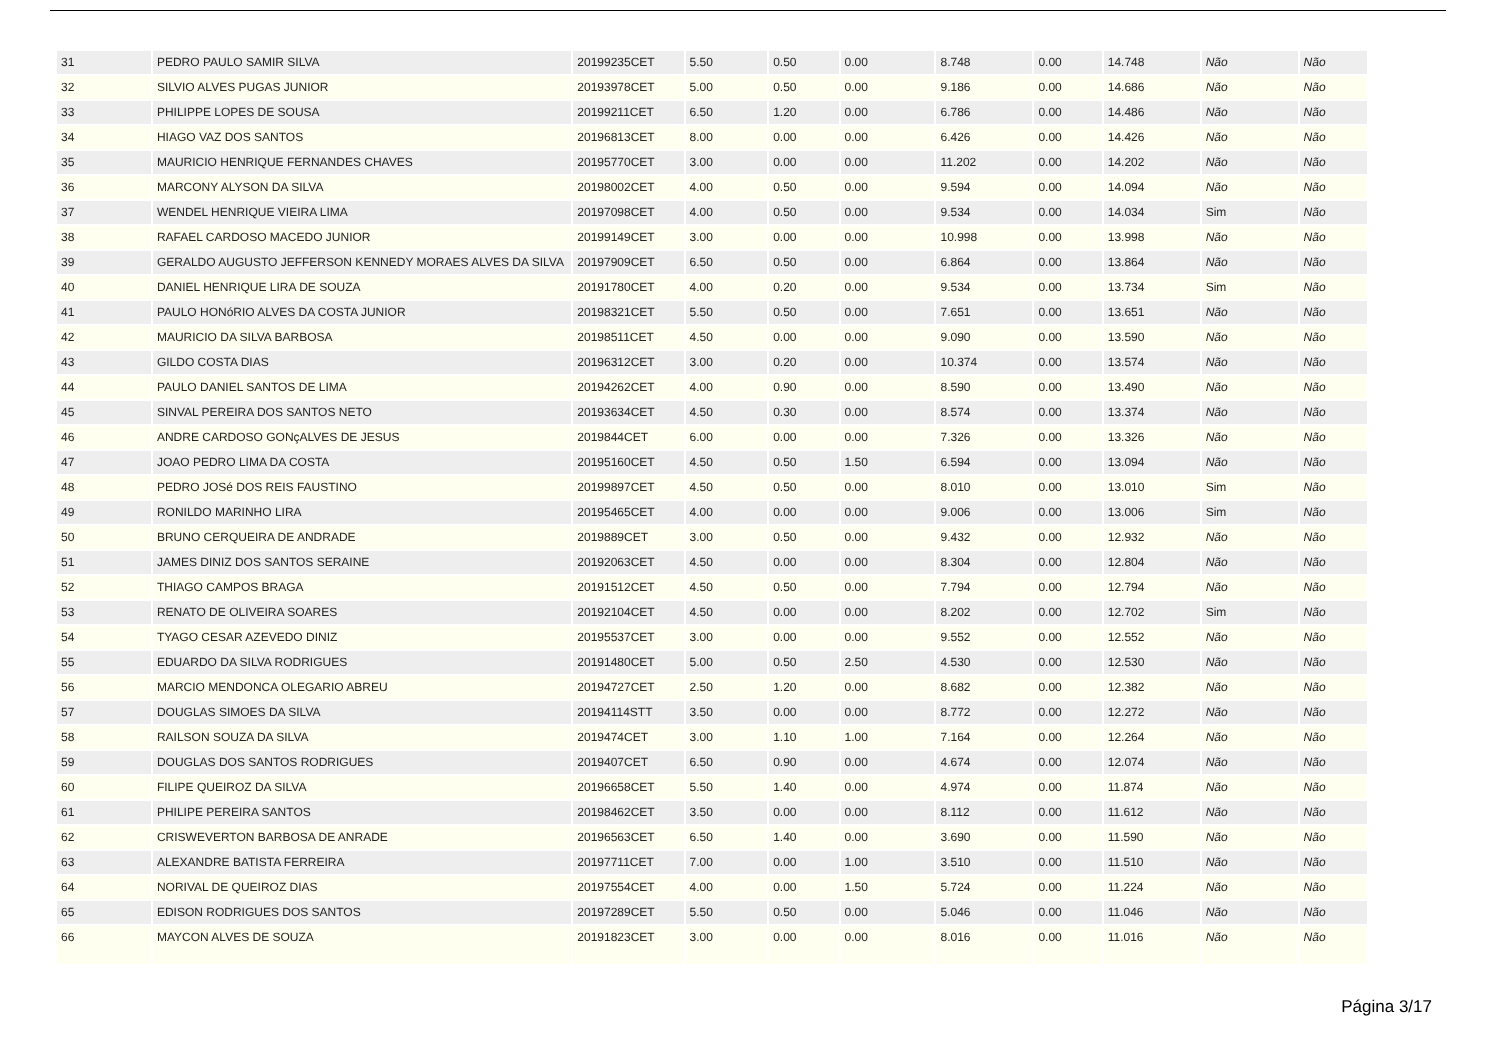| 31 | PEDRO PAULO SAMIR SILVA | 20199235CET | 5.50 | 0.50 | 0.00 | 8.748 | 0.00 | 14.748 | Não | Não |
| 32 | SILVIO ALVES PUGAS JUNIOR | 20193978CET | 5.00 | 0.50 | 0.00 | 9.186 | 0.00 | 14.686 | Não | Não |
| 33 | PHILIPPE LOPES DE SOUSA | 20199211CET | 6.50 | 1.20 | 0.00 | 6.786 | 0.00 | 14.486 | Não | Não |
| 34 | HIAGO VAZ DOS SANTOS | 20196813CET | 8.00 | 0.00 | 0.00 | 6.426 | 0.00 | 14.426 | Não | Não |
| 35 | MAURICIO HENRIQUE FERNANDES CHAVES | 20195770CET | 3.00 | 0.00 | 0.00 | 11.202 | 0.00 | 14.202 | Não | Não |
| 36 | MARCONY ALYSON DA SILVA | 20198002CET | 4.00 | 0.50 | 0.00 | 9.594 | 0.00 | 14.094 | Não | Não |
| 37 | WENDEL HENRIQUE VIEIRA LIMA | 20197098CET | 4.00 | 0.50 | 0.00 | 9.534 | 0.00 | 14.034 | Sim | Não |
| 38 | RAFAEL CARDOSO MACEDO JUNIOR | 20199149CET | 3.00 | 0.00 | 0.00 | 10.998 | 0.00 | 13.998 | Não | Não |
| 39 | GERALDO AUGUSTO JEFFERSON KENNEDY MORAES ALVES DA SILVA | 20197909CET | 6.50 | 0.50 | 0.00 | 6.864 | 0.00 | 13.864 | Não | Não |
| 40 | DANIEL HENRIQUE LIRA DE SOUZA | 20191780CET | 4.00 | 0.20 | 0.00 | 9.534 | 0.00 | 13.734 | Sim | Não |
| 41 | PAULO HONóRIO ALVES DA COSTA JUNIOR | 20198321CET | 5.50 | 0.50 | 0.00 | 7.651 | 0.00 | 13.651 | Não | Não |
| 42 | MAURICIO DA SILVA BARBOSA | 20198511CET | 4.50 | 0.00 | 0.00 | 9.090 | 0.00 | 13.590 | Não | Não |
| 43 | GILDO COSTA DIAS | 20196312CET | 3.00 | 0.20 | 0.00 | 10.374 | 0.00 | 13.574 | Não | Não |
| 44 | PAULO DANIEL SANTOS DE LIMA | 20194262CET | 4.00 | 0.90 | 0.00 | 8.590 | 0.00 | 13.490 | Não | Não |
| 45 | SINVAL PEREIRA DOS SANTOS NETO | 20193634CET | 4.50 | 0.30 | 0.00 | 8.574 | 0.00 | 13.374 | Não | Não |
| 46 | ANDRE CARDOSO GONçALVES DE JESUS | 2019844CET | 6.00 | 0.00 | 0.00 | 7.326 | 0.00 | 13.326 | Não | Não |
| 47 | JOAO PEDRO LIMA DA COSTA | 20195160CET | 4.50 | 0.50 | 1.50 | 6.594 | 0.00 | 13.094 | Não | Não |
| 48 | PEDRO JOSé DOS REIS FAUSTINO | 20199897CET | 4.50 | 0.50 | 0.00 | 8.010 | 0.00 | 13.010 | Sim | Não |
| 49 | RONILDO MARINHO LIRA | 20195465CET | 4.00 | 0.00 | 0.00 | 9.006 | 0.00 | 13.006 | Sim | Não |
| 50 | BRUNO CERQUEIRA DE ANDRADE | 2019889CET | 3.00 | 0.50 | 0.00 | 9.432 | 0.00 | 12.932 | Não | Não |
| 51 | JAMES DINIZ DOS SANTOS SERAINE | 20192063CET | 4.50 | 0.00 | 0.00 | 8.304 | 0.00 | 12.804 | Não | Não |
| 52 | THIAGO CAMPOS BRAGA | 20191512CET | 4.50 | 0.50 | 0.00 | 7.794 | 0.00 | 12.794 | Não | Não |
| 53 | RENATO DE OLIVEIRA SOARES | 20192104CET | 4.50 | 0.00 | 0.00 | 8.202 | 0.00 | 12.702 | Sim | Não |
| 54 | TYAGO CESAR AZEVEDO DINIZ | 20195537CET | 3.00 | 0.00 | 0.00 | 9.552 | 0.00 | 12.552 | Não | Não |
| 55 | EDUARDO DA SILVA RODRIGUES | 20191480CET | 5.00 | 0.50 | 2.50 | 4.530 | 0.00 | 12.530 | Não | Não |
| 56 | MARCIO MENDONCA OLEGARIO ABREU | 20194727CET | 2.50 | 1.20 | 0.00 | 8.682 | 0.00 | 12.382 | Não | Não |
| 57 | DOUGLAS SIMOES DA SILVA | 20194114STT | 3.50 | 0.00 | 0.00 | 8.772 | 0.00 | 12.272 | Não | Não |
| 58 | RAILSON SOUZA DA SILVA | 2019474CET | 3.00 | 1.10 | 1.00 | 7.164 | 0.00 | 12.264 | Não | Não |
| 59 | DOUGLAS DOS SANTOS RODRIGUES | 2019407CET | 6.50 | 0.90 | 0.00 | 4.674 | 0.00 | 12.074 | Não | Não |
| 60 | FILIPE QUEIROZ DA SILVA | 20196658CET | 5.50 | 1.40 | 0.00 | 4.974 | 0.00 | 11.874 | Não | Não |
| 61 | PHILIPE PEREIRA SANTOS | 20198462CET | 3.50 | 0.00 | 0.00 | 8.112 | 0.00 | 11.612 | Não | Não |
| 62 | CRISWEVERTON BARBOSA DE ANRADE | 20196563CET | 6.50 | 1.40 | 0.00 | 3.690 | 0.00 | 11.590 | Não | Não |
| 63 | ALEXANDRE BATISTA FERREIRA | 20197711CET | 7.00 | 0.00 | 1.00 | 3.510 | 0.00 | 11.510 | Não | Não |
| 64 | NORIVAL DE QUEIROZ DIAS | 20197554CET | 4.00 | 0.00 | 1.50 | 5.724 | 0.00 | 11.224 | Não | Não |
| 65 | EDISON RODRIGUES DOS SANTOS | 20197289CET | 5.50 | 0.50 | 0.00 | 5.046 | 0.00 | 11.046 | Não | Não |
| 66 | MAYCON ALVES DE SOUZA | 20191823CET | 3.00 | 0.00 | 0.00 | 8.016 | 0.00 | 11.016 | Não | Não |
Página 3/17